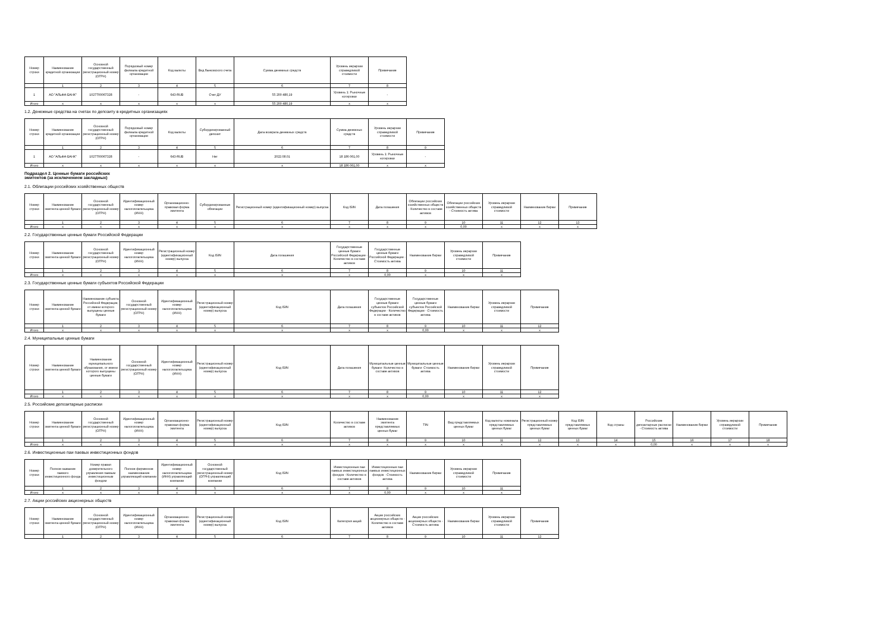| Номер строки | Наименование кредитной организации | Основной государственный регистрационный номер (ОГРН) | Порядковый номер филиала кредитной организации | Код валюты | Вид банковского счета | Сумма денежных средств | Уровень иерархии справедливой стоимости | Примечание |
| --- | --- | --- | --- | --- | --- | --- | --- | --- |
| | 1 | 2 | 3 | 4 | 5 | 6 | 7 | 8 |
| 1 | АО "АЛЬФА-БАНК" | 1027700067328 | - | 643-RUB | Счет ДУ | 55 200 480,19 | Уровень 1: Рыночные котировки | - |
| Итого | x | x | x | x | x | 55 200 480,19 | x | x |
1.2. Денежные средства на счетах по депозиту в кредитных организациях
| Номер строки | Наименование кредитной организации | Основной государственный регистрационный номер (ОГРН) | Порядковый номер филиала кредитной организации | Код валюты | Субординированный депозит | Дата возврата денежных средств | Сумма денежных средств | Уровень иерархии справедливой стоимости | Примечание |
| --- | --- | --- | --- | --- | --- | --- | --- | --- | --- |
| | 1 | 2 | 3 | 4 | 5 | 6 | 7 | 8 | 9 |
| 1 | АО "АЛЬФА-БАНК" | 1027700067328 | - | 643-RUB | Нет | 2022.08.01 | 18 186 061,00 | Уровень 1: Рыночные котировки | - |
| Итого | x | x | x | x | x | x | 18 186 061,00 | x | x |
Подраздел 2. Ценные бумаги российских эмитентов (за исключением закладных)
2.1. Облигации российских хозяйственных обществ
| Номер строки | Наименование эмитента ценной бумаги | Основной государственный регистрационный номер (ОГРН) | Идентификационный номер налогоплательщика (ИНН) | Организационно-правовая форма эмитента | Субординированные облигации | Регистрационный номер (идентификационный номер) выпуска | Код ISIN | Дата погашения | Облигации российских хозяйственных обществ - Количество в составе активов | Облигации российских хозяйственных обществ - Стоимость актива | Уровень иерархии справедливой стоимости | Наименование биржи | Примечание |
| --- | --- | --- | --- | --- | --- | --- | --- | --- | --- | --- | --- | --- | --- |
| | 1 | 2 | 3 | 4 | 5 | 6 | 7 | 8 | 9 | 10 | 11 | 12 | 13 |
| Итого | x | x | x | x | x | x | x | x | x | 0,00 | x | x | x |
2.2. Государственные ценные бумаги Российской Федерации
| Номер строки | Наименование эмитента ценной бумаги | Основной государственный регистрационный номер (ОГРН) | Идентификационный номер налогоплательщика (ИНН) | Регистрационный номер (идентификационный номер) выпуска | Код ISIN | Дата погашения | Государственные ценные бумаги Российской Федерации - Количество в составе активов | Государственные ценные бумаги Российской Федерации - Стоимость актива | Наименование биржи | Уровень иерархии справедливой стоимости | Примечание |
| --- | --- | --- | --- | --- | --- | --- | --- | --- | --- | --- | --- |
| | 1 | 2 | 3 | 4 | 5 | 6 | 7 | 8 | 9 | 10 | 11 |
| Итого | x | x | x | x | x | x | x | 0,00 | x | x | x |
2.3. Государственные ценные бумаги субъектов Российской Федерации
| Номер строки | Наименование эмитента ценной бумаги | Наименование субъекта Российской Федерации, от имени которого выпущены ценные бумаги | Основной государственный регистрационный номер (ОГРН) | Идентификационный номер налогоплательщика (ИНН) | Регистрационный номер (идентификационный номер) выпуска | Код ISIN | Дата погашения | Государственные ценные бумаги субъектов Российской Федерации - Количество в составе активов | Государственные ценные бумаги субъектов Российской Федерации - Стоимость актива | Наименование биржи | Уровень иерархии справедливой стоимости | Примечание |
| --- | --- | --- | --- | --- | --- | --- | --- | --- | --- | --- | --- | --- |
| | 1 | 2 | 3 | 4 | 5 | 6 | 7 | 8 | 9 | 10 | 11 | 12 |
| Итого | x | x | x | x | x | x | x | x | 0,00 | x | x | x |
2.4. Муниципальные ценные бумаги
| Номер строки | Наименование эмитента ценной бумаги | Наименование муниципального образования, от имени которого выпущены ценные бумаги | Основной государственный регистрационный номер (ОГРН) | Идентификационный номер налогоплательщика (ИНН) | Регистрационный номер (идентификационный номер) выпуска | Код ISIN | Дата погашения | Муниципальные ценные бумаги- Количество в составе активов | Муниципальные ценные бумаги- Стоимость актива | Наименование биржи | Уровень иерархии справедливой стоимости | Примечание |
| --- | --- | --- | --- | --- | --- | --- | --- | --- | --- | --- | --- | --- |
| | 1 | 2 | 3 | 4 | 5 | 6 | 7 | 8 | 9 | 10 | 11 | 12 |
| Итого | x | x | x | x | x | x | x | x | 0,00 | x | x | x |
2.5. Российские депозитарные расписки
| Номер строки | Наименование эмитента ценной бумаги | Основной государственный регистрационный номер (ОГРН) | Идентификационный номер налогоплательщика (ИНН) | Организационно-правовая форма эмитента | Регистрационный номер (идентификационный номер) выпуска | Код ISIN | Количество в составе активов | Наименование эмитента представляемых ценных бумаг | TIN | Вид представляемых ценных бумаг | Код валюты номинала представляемых ценных бумаг | Регистрационный номер представляемых ценных бумаг | Код ISIN представляемых ценных бумаг | Код страны | Российские депозитарные расписки - Стоимость актива | Наименование биржи | Уровень иерархии справедливой стоимости | Примечание |
| --- | --- | --- | --- | --- | --- | --- | --- | --- | --- | --- | --- | --- | --- | --- | --- | --- | --- | --- |
| | 1 | 2 | 3 | 4 | 5 | 6 | 7 | 8 | 9 | 10 | 11 | 12 | 13 | 14 | 15 | 16 | 17 | 18 |
| Итого | x | x | x | x | x | x | x | x | x | x | x | x | x | x | 0,00 | x | x | x |
2.6. Инвестиционные паи паевых инвестиционных фондов
| Номер строки | Полное название паевого инвестиционного фонда | Номер правил доверительного управления паевым инвестиционным фондом | Полное фирменное наименование управляющей компании | Идентификационный номер налогоплательщика (ИНН) управляющей компании | Основной государственный регистрационный номер (ОГРН) управляющей компании | Код ISIN | Инвестиционные паи паевых инвестиционных фондов - Количество в составе активов | Инвестиционные паи паевых инвестиционных фондов - Стоимость актива | Наименование биржи | Уровень иерархии справедливой стоимости | Примечание |
| --- | --- | --- | --- | --- | --- | --- | --- | --- | --- | --- | --- |
| | 1 | 2 | 3 | 4 | 5 | 6 | 7 | 8 | 9 | 10 | 11 |
| Итого | x | x | x | x | x | x | x | 0,00 | x | x | x |
2.7. Акции российских акционерных обществ
| Номер строки | Наименование эмитента ценной бумаги | Основной государственный регистрационный номер (ОГРН) | Идентификационный номер налогоплательщика (ИНН) | Организационно-правовая форма эмитента | Регистрационный номер (идентификационный номер) выпуска | Код ISIN | Категория акций | Акции российских акционерных обществ - Количество в составе активов | Акции российских акционерных обществ - Стоимость актива | Наименование биржи | Уровень иерархии справедливой стоимости | Примечание |
| --- | --- | --- | --- | --- | --- | --- | --- | --- | --- | --- | --- | --- |
| | 1 | 2 | 3 | 4 | 5 | 6 | 7 | 8 | 9 | 10 | 11 | 12 |